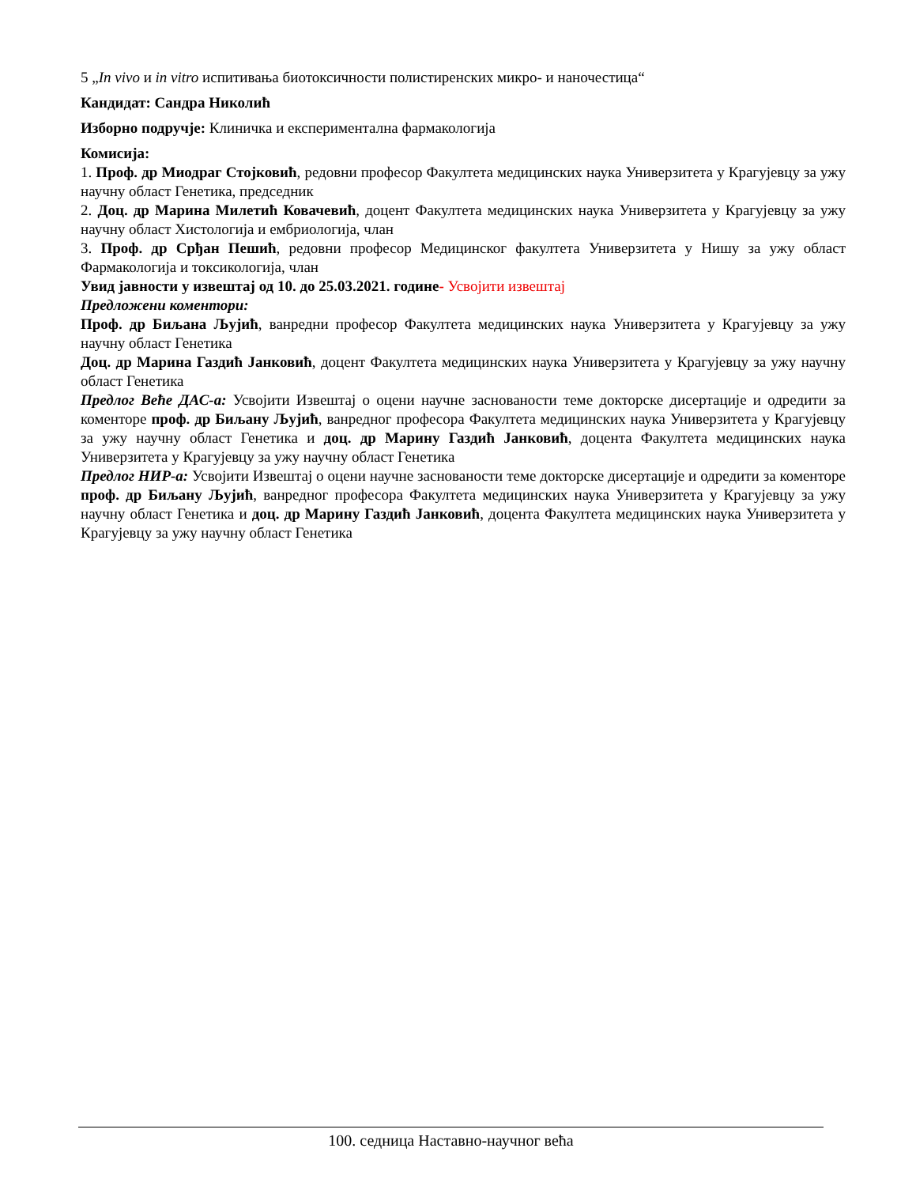5 „In vivo и in vitro испитивања биотоксичности полистиренских микро- и наночестица“
Кандидат: Сандра Николић
Изборно подручје: Клиничка и експериментална фармакологија
Комисија:
1. Проф. др Миодраг Стојковић, редовни професор Факултета медицинских наука Универзитета у Крагујевцу за ужу научну област Генетика, председник
2. Доц. др Марина Милетић Ковачевић, доцент Факултета медицинских наука Универзитета у Крагујевцу за ужу научну област Хистологија и ембриологија, члан
3. Проф. др Срђан Пешић, редовни професор Медицинског факултета Универзитета у Нишу за ужу област Фармакологија и токсикологија, члан
Увид јавности у извештај од 10. до 25.03.2021. године- Усвојити извештај
Предложени коментори:
Проф. др Биљана Љујић, ванредни професор Факултета медицинских наука Универзитета у Крагујевцу за ужу научну област Генетика
Доц. др Марина Газдић Јанковић, доцент Факултета медицинских наука Универзитета у Крагујевцу за ужу научну област Генетика
Предлог Веће ДАС-а: Усвојити Извештај о оцени научне заснованости теме докторске дисертације и одредити за коменторе проф. др Биљану Љујић, ванредног професора Факултета медицинских наука Универзитета у Крагујевцу за ужу научну област Генетика и доц. др Марину Газдић Јанковић, доцента Факултета медицинских наука Универзитета у Крагујевцу за ужу научну област Генетика
Предлог НИР-а: Усвојити Извештај о оцени научне заснованости теме докторске дисертације и одредити за коменторе проф. др Биљану Љујић, ванредног професора Факултета медицинских наука Универзитета у Крагујевцу за ужу научну област Генетика и доц. др Марину Газдић Јанковић, доцента Факултета медицинских наука Универзитета у Крагујевцу за ужу научну област Генетика
100. седница Наставно-научног већа